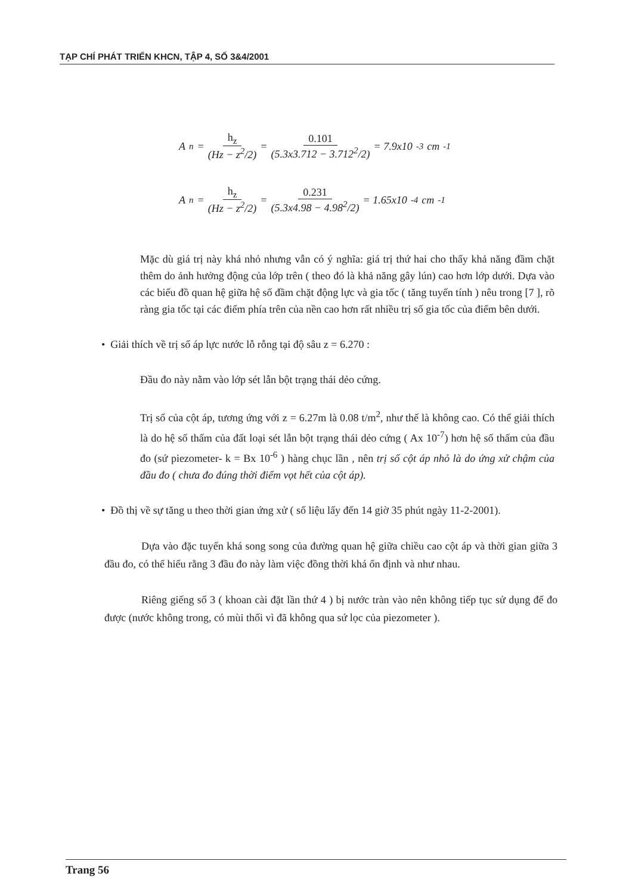TẠP CHÍ PHÁT TRIỂN KHCN, TẬP 4, SỐ 3&4/2001
A<sub>n</sub> = h<sub>z</sub> (Hz − z<sup>2</sup>/2) = 0.101 (5.3x3.712 − 3.712<sup>2</sup>/2) = 7.9x10<sup>-3</sup>cm<sup>-1</sup>
A<sub>n</sub> = h<sub>z</sub> (Hz − z<sup>2</sup>/2) = 0.231 (5.3x4.98 − 4.98<sup>2</sup>/2) = 1.65x10<sup>-4</sup>cm<sup>-1</sup>
Mặc dù giá trị này khá nhỏ nhưng vẫn có ý nghĩa: giá trị thứ hai cho thấy khả năng đầm chặt thêm do ảnh hưởng động của lớp trên ( theo đó là khả năng gây lún) cao hơn lớp dưới. Dựa vào các biểu đồ quan hệ giữa hệ số đầm chặt động lực và gia tốc ( tăng tuyến tính ) nêu trong [7 ], rõ ràng gia tốc tại các điểm phía trên của nền cao hơn rất nhiều trị số gia tốc của điểm bên dưới.
• Giải thích về trị số áp lực nước lỗ rỗng tại độ sâu z = 6.270 :
Đầu đo này nằm vào lớp sét lẫn bột trạng thái dẻo cứng.
Trị số của cột áp, tương ứng với z = 6.27m là 0.08 t/m<sup>2</sup>, như thế là không cao. Có thể giải thích là do hệ số thấm của đất loại sét lẫn bột trạng thái dẻo cứng ( Ax 10<sup>-7</sup>) hơn hệ số thấm của đầu đo (sứ piezometer- k = Bx 10<sup>-6</sup> ) hàng chục lần , nên trị số cột áp nhỏ là do ứng xử chậm của đầu đo ( chưa đo đúng thời điểm vọt hết của cột áp).
• Đồ thị về sự tăng u theo thời gian ứng xử ( số liệu lấy đến 14 giờ 35 phút ngày 11-2-2001).
Dựa vào đặc tuyến khá song song của đường quan hệ giữa chiều cao cột áp và thời gian giữa 3 đầu đo, có thể hiểu rằng 3 đầu đo này làm việc đồng thời khá ổn định và như nhau.
Riêng giếng số 3 ( khoan cài đặt lần thứ 4 ) bị nước tràn vào nên không tiếp tục sử dụng để đo được (nước không trong, có mùi thối vì đã không qua sứ lọc của piezometer ).
Trang 56